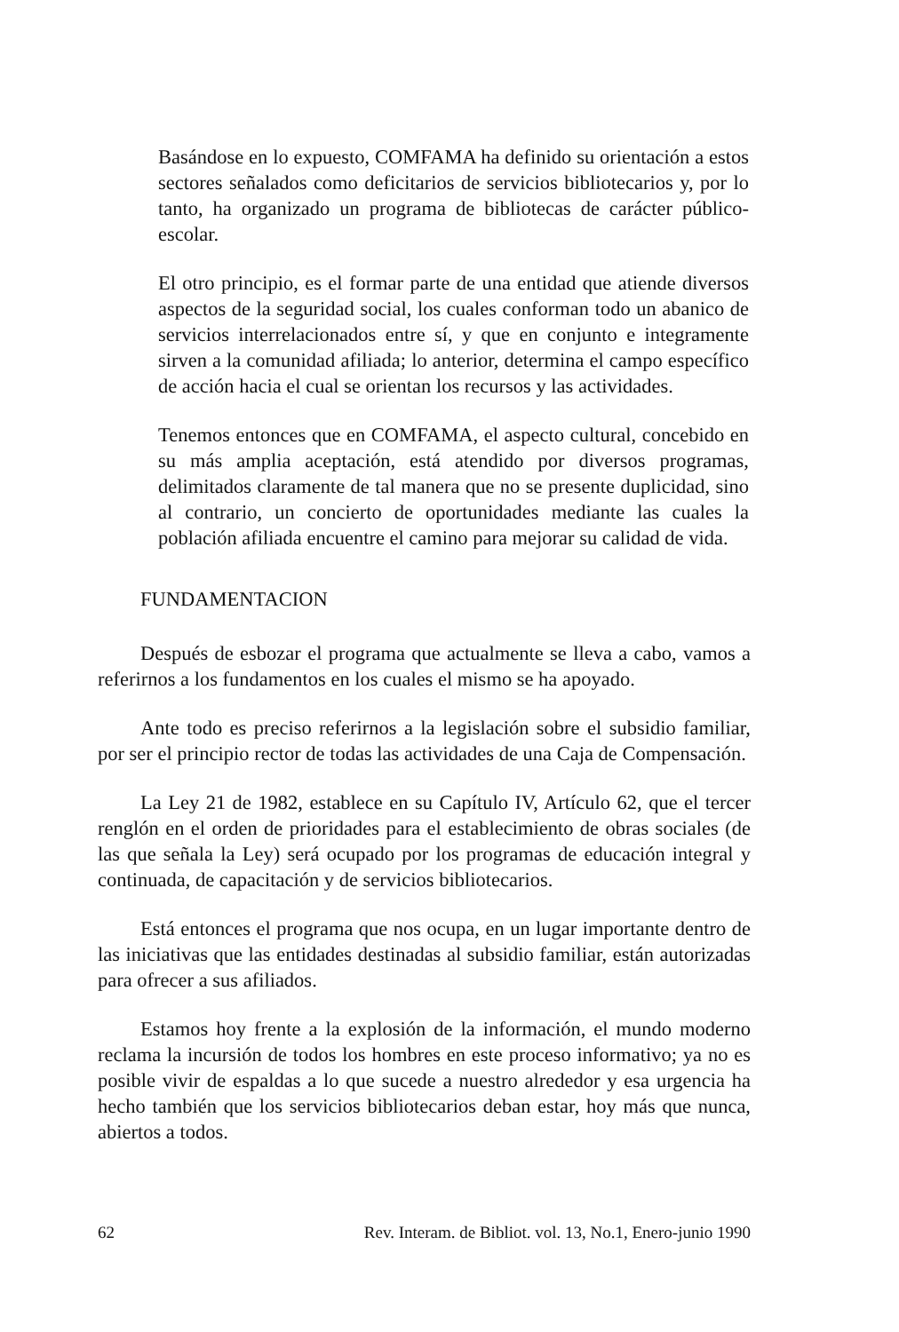Basándose en lo expuesto, COMFAMA ha definido su orientación a estos sectores señalados como deficitarios de servicios bibliotecarios y, por lo tanto, ha organizado un programa de bibliotecas de carácter público-escolar.
El otro principio, es el formar parte de una entidad que atiende diversos aspectos de la seguridad social, los cuales conforman todo un abanico de servicios interrelacionados entre sí, y que en conjunto e integramente sirven a la comunidad afiliada; lo anterior, determina el campo específico de acción hacia el cual se orientan los recursos y las actividades.
Tenemos entonces que en COMFAMA, el aspecto cultural, concebido en su más amplia aceptación, está atendido por diversos programas, delimitados claramente de tal manera que no se presente duplicidad, sino al contrario, un concierto de oportunidades mediante las cuales la población afiliada encuentre el camino para mejorar su calidad de vida.
FUNDAMENTACION
Después de esbozar el programa que actualmente se lleva a cabo, vamos a referirnos a los fundamentos en los cuales el mismo se ha apoyado.
Ante todo es preciso referirnos a la legislación sobre el subsidio familiar, por ser el principio rector de todas las actividades de una Caja de Compensación.
La Ley 21 de 1982, establece en su Capítulo IV, Artículo 62, que el tercer renglón en el orden de prioridades para el establecimiento de obras sociales (de las que señala la Ley) será ocupado por los programas de educación integral y continuada, de capacitación y de servicios bibliotecarios.
Está entonces el programa que nos ocupa, en un lugar importante dentro de las iniciativas que las entidades destinadas al subsidio familiar, están autorizadas para ofrecer a sus afiliados.
Estamos hoy frente a la explosión de la información, el mundo moderno reclama la incursión de todos los hombres en este proceso informativo; ya no es posible vivir de espaldas a lo que sucede a nuestro alrededor y esa urgencia ha hecho también que los servicios bibliotecarios deban estar, hoy más que nunca, abiertos a todos.
62 Rev. Interam. de Bibliot. vol. 13, No.1, Enero-junio 1990